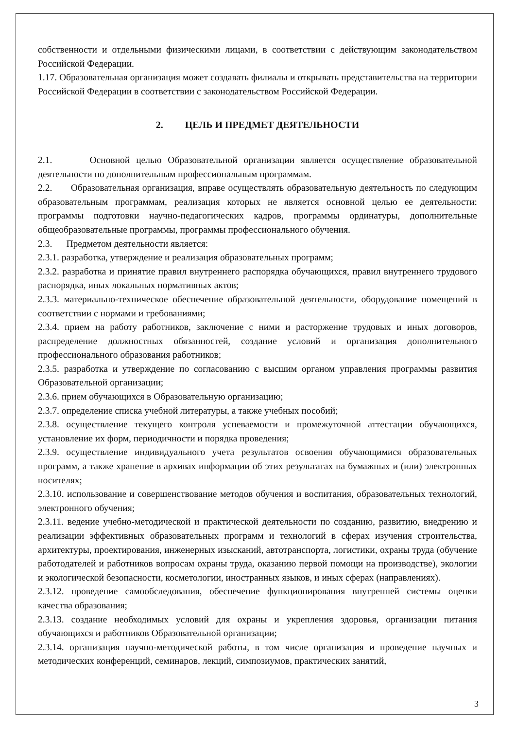собственности и отдельными физическими лицами, в соответствии с действующим законодательством Российской Федерации.
1.17. Образовательная организация может создавать филиалы и открывать представительства на территории Российской Федерации в соответствии с законодательством Российской Федерации.
2. ЦЕЛЬ И ПРЕДМЕТ ДЕЯТЕЛЬНОСТИ
2.1. Основной целью Образовательной организации является осуществление образовательной деятельности по дополнительным профессиональным программам.
2.2. Образовательная организация, вправе осуществлять образовательную деятельность по следующим образовательным программам, реализация которых не является основной целью ее деятельности: программы подготовки научно-педагогических кадров, программы ординатуры, дополнительные общеобразовательные программы, программы профессионального обучения.
2.3. Предметом деятельности является:
2.3.1. разработка, утверждение и реализация образовательных программ;
2.3.2. разработка и принятие правил внутреннего распорядка обучающихся, правил внутреннего трудового распорядка, иных локальных нормативных актов;
2.3.3. материально-техническое обеспечение образовательной деятельности, оборудование помещений в соответствии с нормами и требованиями;
2.3.4. прием на работу работников, заключение с ними и расторжение трудовых и иных договоров, распределение должностных обязанностей, создание условий и организация дополнительного профессионального образования работников;
2.3.5. разработка и утверждение по согласованию с высшим органом управления программы развития Образовательной организации;
2.3.6. прием обучающихся в Образовательную организацию;
2.3.7. определение списка учебной литературы, а также учебных пособий;
2.3.8. осуществление текущего контроля успеваемости и промежуточной аттестации обучающихся, установление их форм, периодичности и порядка проведения;
2.3.9. осуществление индивидуального учета результатов освоения обучающимися образовательных программ, а также хранение в архивах информации об этих результатах на бумажных и (или) электронных носителях;
2.3.10. использование и совершенствование методов обучения и воспитания, образовательных технологий, электронного обучения;
2.3.11. ведение учебно-методической и практической деятельности по созданию, развитию, внедрению и реализации эффективных образовательных программ и технологий в сферах изучения строительства, архитектуры, проектирования, инженерных изысканий, автотранспорта, логистики, охраны труда (обучение работодателей и работников вопросам охраны труда, оказанию первой помощи на производстве), экологии и экологической безопасности, косметологии, иностранных языков, и иных сферах (направлениях).
2.3.12. проведение самообследования, обеспечение функционирования внутренней системы оценки качества образования;
2.3.13. создание необходимых условий для охраны и укрепления здоровья, организации питания обучающихся и работников Образовательной организации;
2.3.14. организация научно-методической работы, в том числе организация и проведение научных и методических конференций, семинаров, лекций, симпозиумов, практических занятий,
3